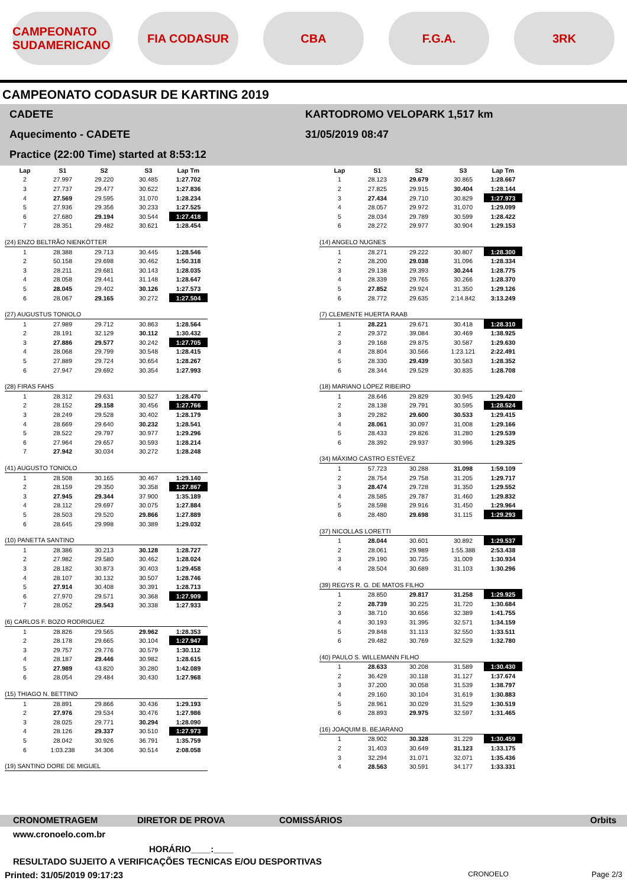CAMPEONATO SUDAMERICANO
FIA CODASUR CBA F.G.A. 3RK
CAMPEONATO CODASUR DE KARTING 2019
CADETE
Aquecimento - CADETE
Practice (22:00 Time) started at 8:53:12
KARTODROMO VELOPARK 1,517 km
31/05/2019 08:47
| Lap | S1 | S2 | S3 | Lap Tm |
| --- | --- | --- | --- | --- |
| 2 | 27.997 | 29.220 | 30.485 | 1:27.702 |
| 3 | 27.737 | 29.477 | 30.622 | 1:27.836 |
| 4 | 27.569 | 29.595 | 31.070 | 1:28.234 |
| 5 | 27.936 | 29.356 | 30.233 | 1:27.525 |
| 6 | 27.680 | 29.194 | 30.544 | 1:27.418 |
| 7 | 28.351 | 29.482 | 30.621 | 1:28.454 |
| (24) ENZO BELTRÃO NIENKÖTTER | | | | |
| 1 | 28.388 | 29.713 | 30.445 | 1:28.546 |
| 2 | 50.158 | 29.698 | 30.462 | 1:50.318 |
| 3 | 28.211 | 29.681 | 30.143 | 1:28.035 |
| 4 | 28.058 | 29.441 | 31.148 | 1:28.647 |
| 5 | 28.045 | 29.402 | 30.126 | 1:27.573 |
| 6 | 28.067 | 29.165 | 30.272 | 1:27.504 |
| (27) AUGUSTUS TONIOLO | | | | |
| 1 | 27.989 | 29.712 | 30.863 | 1:28.564 |
| 2 | 28.191 | 32.129 | 30.112 | 1:30.432 |
| 3 | 27.886 | 29.577 | 30.242 | 1:27.705 |
| 4 | 28.068 | 29.799 | 30.548 | 1:28.415 |
| 5 | 27.889 | 29.724 | 30.654 | 1:28.267 |
| 6 | 27.947 | 29.692 | 30.354 | 1:27.993 |
| (28) FIRAS FAHS | | | | |
| 1 | 28.312 | 29.631 | 30.527 | 1:28.470 |
| 2 | 28.152 | 29.158 | 30.456 | 1:27.766 |
| 3 | 28.249 | 29.528 | 30.402 | 1:28.179 |
| 4 | 28.669 | 29.640 | 30.232 | 1:28.541 |
| 5 | 28.522 | 29.797 | 30.977 | 1:29.296 |
| 6 | 27.964 | 29.657 | 30.593 | 1:28.214 |
| 7 | 27.942 | 30.034 | 30.272 | 1:28.248 |
| (41) AUGUSTO TONIOLO | | | | |
| 1 | 28.508 | 30.165 | 30.467 | 1:29.140 |
| 2 | 28.159 | 29.350 | 30.358 | 1:27.867 |
| 3 | 27.945 | 29.344 | 37.900 | 1:35.189 |
| 4 | 28.112 | 29.697 | 30.075 | 1:27.884 |
| 5 | 28.503 | 29.520 | 29.866 | 1:27.889 |
| 6 | 28.645 | 29.998 | 30.389 | 1:29.032 |
| (10) PANETTA SANTINO | | | | |
| 1 | 28.386 | 30.213 | 30.128 | 1:28.727 |
| 2 | 27.982 | 29.580 | 30.462 | 1:28.024 |
| 3 | 28.182 | 30.873 | 30.403 | 1:29.458 |
| 4 | 28.107 | 30.132 | 30.507 | 1:28.746 |
| 5 | 27.914 | 30.408 | 30.391 | 1:28.713 |
| 6 | 27.970 | 29.571 | 30.368 | 1:27.909 |
| 7 | 28.052 | 29.543 | 30.338 | 1:27.933 |
| (6) CARLOS F. BOZO RODRIGUEZ | | | | |
| 1 | 28.826 | 29.565 | 29.962 | 1:28.353 |
| 2 | 28.178 | 29.665 | 30.104 | 1:27.947 |
| 3 | 29.757 | 29.776 | 30.579 | 1:30.112 |
| 4 | 28.187 | 29.446 | 30.982 | 1:28.615 |
| 5 | 27.989 | 43.820 | 30.280 | 1:42.089 |
| 6 | 28.054 | 29.484 | 30.430 | 1:27.968 |
| (15) THIAGO N. BETTINO | | | | |
| 1 | 28.891 | 29.866 | 30.436 | 1:29.193 |
| 2 | 27.976 | 29.534 | 30.476 | 1:27.986 |
| 3 | 28.025 | 29.771 | 30.294 | 1:28.090 |
| 4 | 28.126 | 29.337 | 30.510 | 1:27.973 |
| 5 | 28.042 | 30.926 | 36.791 | 1:35.759 |
| 6 | 1:03.238 | 34.306 | 30.514 | 2:08.058 |
| (19) SANTINO DORE DE MIGUEL | | | | |
| Lap | S1 | S2 | S3 | Lap Tm |
| --- | --- | --- | --- | --- |
| 1 | 28.123 | 29.679 | 30.865 | 1:28.667 |
| 2 | 27.825 | 29.915 | 30.404 | 1:28.144 |
| 3 | 27.434 | 29.710 | 30.829 | 1:27.973 |
| 4 | 28.057 | 29.972 | 31.070 | 1:29.099 |
| 5 | 28.034 | 29.789 | 30.599 | 1:28.422 |
| 6 | 28.272 | 29.977 | 30.904 | 1:29.153 |
| (14) ANGELO NUGNES | | | | |
| 1 | 28.271 | 29.222 | 30.807 | 1:28.300 |
| 2 | 28.200 | 29.038 | 31.096 | 1:28.334 |
| 3 | 29.138 | 29.393 | 30.244 | 1:28.775 |
| 4 | 28.339 | 29.765 | 30.266 | 1:28.370 |
| 5 | 27.852 | 29.924 | 31.350 | 1:29.126 |
| 6 | 28.772 | 29.635 | 2:14.842 | 3:13.249 |
| (7) CLEMENTE HUERTA RAAB | | | | |
| 1 | 28.221 | 29.671 | 30.418 | 1:28.310 |
| 2 | 29.372 | 39.084 | 30.469 | 1:38.925 |
| 3 | 29.168 | 29.875 | 30.587 | 1:29.630 |
| 4 | 28.804 | 30.566 | 1:23.121 | 2:22.491 |
| 5 | 28.330 | 29.439 | 30.583 | 1:28.352 |
| 6 | 28.344 | 29.529 | 30.835 | 1:28.708 |
| (18) MARIANO LÓPEZ RIBEIRO | | | | |
| 1 | 28.646 | 29.829 | 30.945 | 1:29.420 |
| 2 | 28.138 | 29.791 | 30.595 | 1:28.524 |
| 3 | 29.282 | 29.600 | 30.533 | 1:29.415 |
| 4 | 28.061 | 30.097 | 31.008 | 1:29.166 |
| 5 | 28.433 | 29.826 | 31.280 | 1:29.539 |
| 6 | 28.392 | 29.937 | 30.996 | 1:29.325 |
| (34) MÁXIMO CASTRO ESTÉVEZ | | | | |
| 1 | 57.723 | 30.288 | 31.098 | 1:59.109 |
| 2 | 28.754 | 29.758 | 31.205 | 1:29.717 |
| 3 | 28.474 | 29.728 | 31.350 | 1:29.552 |
| 4 | 28.585 | 29.787 | 31.460 | 1:29.832 |
| 5 | 28.598 | 29.916 | 31.450 | 1:29.964 |
| 6 | 28.480 | 29.698 | 31.115 | 1:29.293 |
| (37) NICOLLAS LORETTI | | | | |
| 1 | 28.044 | 30.601 | 30.892 | 1:29.537 |
| 2 | 28.061 | 29.989 | 1:55.388 | 2:53.438 |
| 3 | 29.190 | 30.735 | 31.009 | 1:30.934 |
| 4 | 28.504 | 30.689 | 31.103 | 1:30.296 |
| (39) REGYS R. G. DE MATOS FILHO | | | | |
| 1 | 28.850 | 29.817 | 31.258 | 1:29.925 |
| 2 | 28.739 | 30.225 | 31.720 | 1:30.684 |
| 3 | 38.710 | 30.656 | 32.389 | 1:41.755 |
| 4 | 30.193 | 31.395 | 32.571 | 1:34.159 |
| 5 | 29.848 | 31.113 | 32.550 | 1:33.511 |
| 6 | 29.482 | 30.769 | 32.529 | 1:32.780 |
| (40) PAULO S. WILLEMANN FILHO | | | | |
| 1 | 28.633 | 30.208 | 31.589 | 1:30.430 |
| 2 | 36.429 | 30.118 | 31.127 | 1:37.674 |
| 3 | 37.200 | 30.058 | 31.539 | 1:38.797 |
| 4 | 29.160 | 30.104 | 31.619 | 1:30.883 |
| 5 | 28.961 | 30.029 | 31.529 | 1:30.519 |
| 6 | 28.893 | 29.975 | 32.597 | 1:31.465 |
| (16) JOAQUIM B. BEJARANO | | | | |
| 1 | 28.902 | 30.328 | 31.229 | 1:30.459 |
| 2 | 31.403 | 30.649 | 31.123 | 1:33.175 |
| 3 | 32.294 | 31.071 | 32.071 | 1:35.436 |
| 4 | 28.563 | 30.591 | 34.177 | 1:33.331 |
CRONOMETRAGEM DIRETOR DE PROVA COMISSÁRIOS Orbits
www.cronoelo.com.br
HORÁRIO____:____
RESULTADO SUJEITO A VERIFICAÇÕES TECNICAS E/OU DESPORTIVAS
Printed: 31/05/2019 09:17:23 CRONOELO Page 2/3